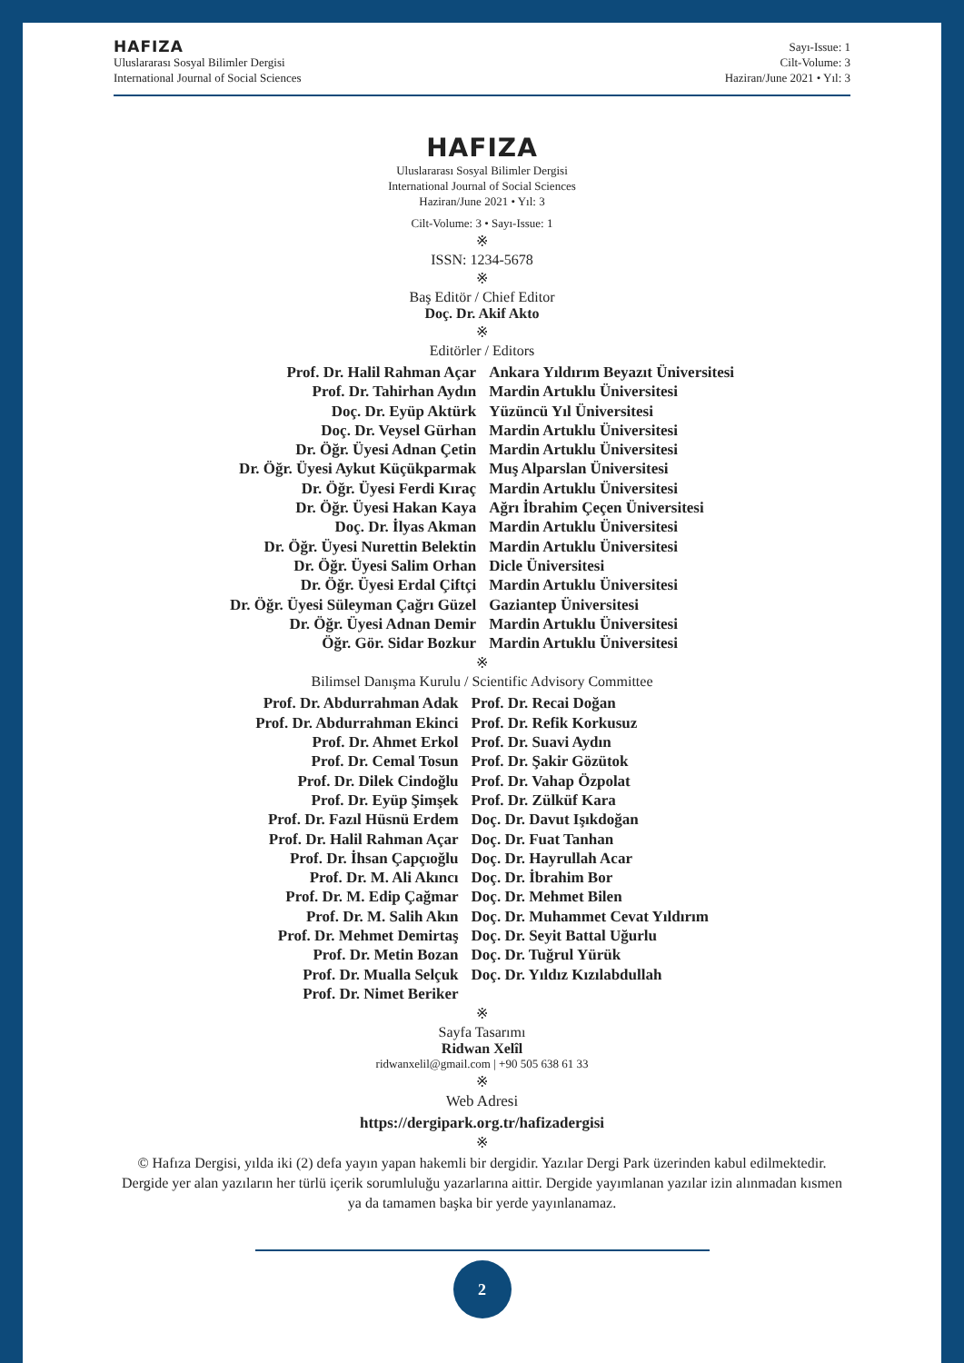HAFIZA
Uluslararası Sosyal Bilimler Dergisi
International Journal of Social Sciences
Sayı-Issue: 1
Cilt-Volume: 3
Haziran/June 2021 • Yıl: 3
HAFIZA
Uluslararası Sosyal Bilimler Dergisi
International Journal of Social Sciences
Haziran/June 2021 • Yıl: 3
Cilt-Volume: 3 • Sayı-Issue: 1
※
ISSN: 1234-5678
※
Baş Editör / Chief Editor
Doç. Dr. Akif Akto
※
Editörler / Editors
| Prof. Dr. Halil Rahman Açar | Ankara Yıldırım Beyazıt Üniversitesi |
| Prof. Dr. Tahirhan Aydın | Mardin Artuklu Üniversitesi |
| Doç. Dr. Eyüp Aktürk | Yüzüncü Yıl Üniversitesi |
| Doç. Dr. Veysel Gürhan | Mardin Artuklu Üniversitesi |
| Dr. Öğr. Üyesi Adnan Çetin | Mardin Artuklu Üniversitesi |
| Dr. Öğr. Üyesi Aykut Küçükparmak | Muş Alparslan Üniversitesi |
| Dr. Öğr. Üyesi Ferdi Kıraç | Mardin Artuklu Üniversitesi |
| Dr. Öğr. Üyesi Hakan Kaya | Ağrı İbrahim Çeçen Üniversitesi |
| Doç. Dr. İlyas Akman | Mardin Artuklu Üniversitesi |
| Dr. Öğr. Üyesi Nurettin Belektin | Mardin Artuklu Üniversitesi |
| Dr. Öğr. Üyesi Salim Orhan | Dicle Üniversitesi |
| Dr. Öğr. Üyesi Erdal Çiftçi | Mardin Artuklu Üniversitesi |
| Dr. Öğr. Üyesi Süleyman Çağrı Güzel | Gaziantep Üniversitesi |
| Dr. Öğr. Üyesi Adnan Demir | Mardin Artuklu Üniversitesi |
| Öğr. Gör. Sidar Bozkur | Mardin Artuklu Üniversitesi |
※
Bilimsel Danışma Kurulu / Scientific Advisory Committee
| Prof. Dr. Abdurrahman Adak | Prof. Dr. Recai Doğan |
| Prof. Dr. Abdurrahman Ekinci | Prof. Dr. Refik Korkusuz |
| Prof. Dr. Ahmet Erkol | Prof. Dr. Suavi Aydın |
| Prof. Dr. Cemal Tosun | Prof. Dr. Şakir Gözütok |
| Prof. Dr. Dilek Cindoğlu | Prof. Dr. Vahap Özpolat |
| Prof. Dr. Eyüp Şimşek | Prof. Dr. Zülküf Kara |
| Prof. Dr. Fazıl Hüsnü Erdem | Doç. Dr. Davut Işıkdoğan |
| Prof. Dr. Halil Rahman Açar | Doç. Dr. Fuat Tanhan |
| Prof. Dr. İhsan Çapçıoğlu | Doç. Dr. Hayrullah Acar |
| Prof. Dr. M. Ali Akıncı | Doç. Dr. İbrahim Bor |
| Prof. Dr. M. Edip Çağmar | Doç. Dr. Mehmet Bilen |
| Prof. Dr. M. Salih Akın | Doç. Dr. Muhammet Cevat Yıldırım |
| Prof. Dr. Mehmet Demirtaş | Doç. Dr. Seyit Battal Uğurlu |
| Prof. Dr. Metin Bozan | Doç. Dr. Tuğrul Yürük |
| Prof. Dr. Mualla Selçuk | Doç. Dr. Yıldız Kızılabdullah |
| Prof. Dr. Nimet Beriker | |
※
Sayfa Tasarımı
Ridwan Xelîl
ridwanxelil@gmail.com | +90 505 638 61 33
※
Web Adresi
https://dergipark.org.tr/hafizadergisi
※
© Hafıza Dergisi, yılda iki (2) defa yayın yapan hakemli bir dergidir. Yazılar Dergi Park üzerinden kabul edilmektedir. Dergide yer alan yazıların her türlü içerik sorumluluğu yazarlarına aittir. Dergide yayımlanan yazılar izin alınmadan kısmen ya da tamamen başka bir yerde yayınlanamaz.
2